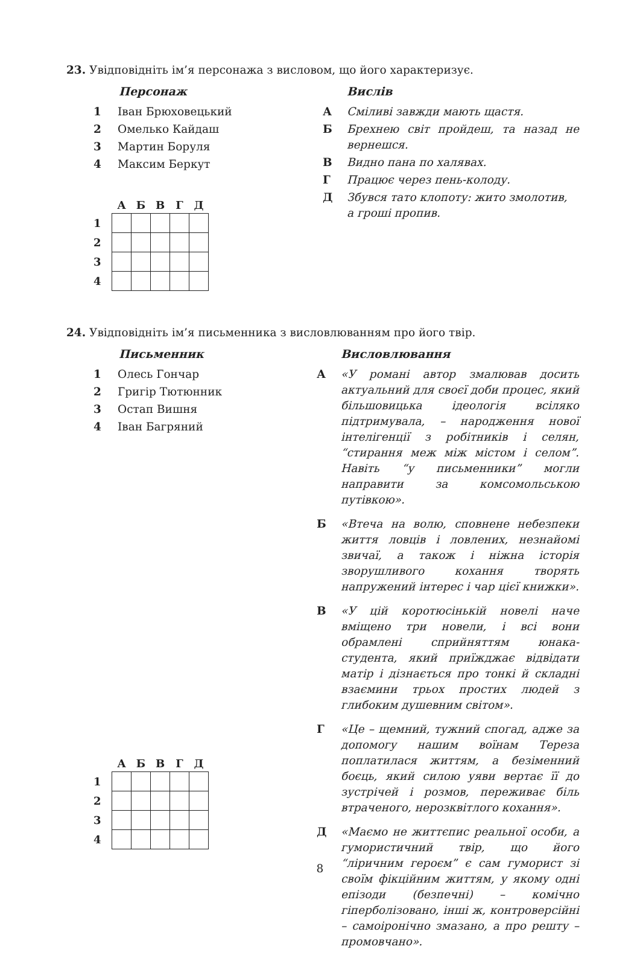23. Увідповідніть ім’я персонажа з висловом, що його характеризує.
Персонаж
1 Іван Брюховецький
2 Омелько Кайдаш
3 Мартин Боруля
4 Максим Беркут
| | А | Б | В | Г | Д |
| --- | --- | --- | --- | --- | --- |
| 1 | | | | | |
| 2 | | | | | |
| 3 | | | | | |
| 4 | | | | | |
Вислів
А Сміливі завжди мають щастя.
Б Брехнею світ пройдеш, та назад не вернешся.
В Видно пана по халявах.
Г Працює через пень-колоду.
Д Збувся тато клопоту: жито змолотив,
а гроші пропив.
24. Увідповідніть ім’я письменника з висловлюванням про його твір.
Письменник
1 Олесь Гончар
2 Григір Тютюнник
3 Остап Вишня
4 Іван Багряний
| | А | Б | В | Г | Д |
| --- | --- | --- | --- | --- | --- |
| 1 | | | | | |
| 2 | | | | | |
| 3 | | | | | |
| 4 | | | | | |
Висловлювання
А «У романі автор змалював досить актуальний для своєї доби процес, який більшовицька ідеологія всіляко підтримувала, – народження нової інтелігенції з робітників і селян, “стирання меж між містом і селом”. Навіть “у письменники” могли направити за комсомольською путівкою».
Б «Втеча на волю, сповнене небезпеки життя ловців і ловлених, незнайомі звичаї, а також і ніжна історія зворушливого кохання творять напружений інтерес і чар цієї книжки».
В «У цій коротюсінькій новелі наче вміщено три новели, і всі вони обрамлені сприйняттям юнака-студента, який приїжджає відвідати матір і дізнається про тонкі й складні взаємини трьох простих людей з глибоким душевним світом».
Г «Це – щемний, тужний спогад, адже за допомогу нашим воїнам Тереза поплатилася життям, а безіменний боєць, який силою уяви вертає її до зустрічей і розмов, переживає біль втраченого, нерозквітлого кохання».
Д «Маємо не життєпис реальної особи, а гумористичний твір, що його “ліричним героєм” є сам гуморист зі своїм фікційним життям, у якому одні епізоди (безпечні) – комічно гіперболізовано, інші ж, контроверсійні – самоіронічно змазано, а про решту – промовчано».
8